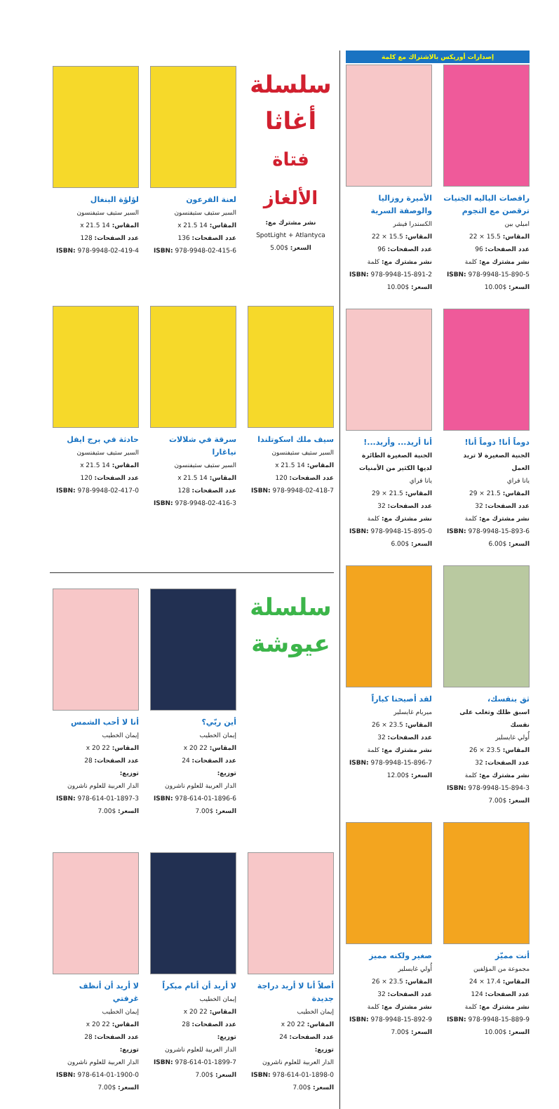إصدارات أوريكس بالاشتراك مع كلمة
راقصات الباليه الجنيات ترقصن مع النجوم
اميلي بين
المقاس: 15.5 × 22
عدد الصفحات: 96
نشر مشترك مع: كلمة
ISBN: 978-9948-15-890-5
السعر: $10.00
الأميرة روزاليا والوصفة السرية
الكسندرا فيشر
المقاس: 15.5 × 22
عدد الصفحات: 96
نشر مشترك مع: كلمة
ISBN: 978-9948-15-891-2
السعر: $10.00
دوماً أنا! دوماً أنا!
الجنية الصغيرة لا تريد العمل
يانا فراي
المقاس: 21.5 × 29
عدد الصفحات: 32
نشر مشترك مع: كلمة
ISBN: 978-9948-15-893-6
السعر: $6.00
أنا أريد... وأريد...!
الجنية الصغيرة الطائرة لديها الكثير من الأمنيات
يانا فراي
المقاس: 21.5 × 29
عدد الصفحات: 32
نشر مشترك مع: كلمة
ISBN: 978-9948-15-895-0
السعر: $6.00
ثق بنفسك،
اسبق ظلك وتغلب على نفسك
أُولي غايسلير
المقاس: 23.5 × 26
عدد الصفحات: 32
نشر مشترك مع: كلمة
ISBN: 978-9948-15-894-3
السعر: $7.00
لقد أصبحنا كباراً
ميريام غايسلير
المقاس: 23.5 × 26
عدد الصفحات: 32
نشر مشترك مع: كلمة
ISBN: 978-9948-15-896-7
السعر: $12.00
أنت مميّز
مجموعة من المؤلفين
المقاس: 17.4 × 24
عدد الصفحات: 124
نشر مشترك مع: كلمة
ISBN: 978-9948-15-889-9
السعر: $10.00
صغير ولكنه مميز
أُولي غايسلير
المقاس: 23.5 × 26
عدد الصفحات: 32
نشر مشترك مع: كلمة
ISBN: 978-9948-15-892-9
السعر: $7.00
سلسلة
أغاثا
فتاة الألغاز
نشر مشترك مع:
SpotLight + Atlantyca
السعر: $5.00
لعنة الفرعون
السير ستيف ستيفنسون
المقاس: 14 x 21.5
عدد الصفحات: 136
ISBN: 978-9948-02-415-6
لؤلؤة البنغال
السير ستيف ستيفنسون
المقاس: 14 x 21.5
عدد الصفحات: 128
ISBN: 978-9948-02-419-4
سيف ملك اسكوتلندا
السير ستيف ستيفنسون
المقاس: 14 x 21.5
عدد الصفحات: 120
ISBN: 978-9948-02-418-7
سرقة في شلالات نياغارا
السير ستيف ستيفنسون
المقاس: 14 x 21.5
عدد الصفحات: 128
ISBN: 978-9948-02-416-3
حادثة في برج ايفل
السير ستيف ستيفنسون
المقاس: 14 x 21.5
عدد الصفحات: 120
ISBN: 978-9948-02-417-0
سلسلة
عيوشة
أين ربّي؟
إيمان الخطيب
المقاس: 22 x 20
عدد الصفحات: 24
توزيع:
الدار العربية للعلوم ناشرون
ISBN: 978-614-01-1896-6
السعر: $7.00
أنا لا أحب الشمس
إيمان الخطيب
المقاس: 22 x 20
عدد الصفحات: 28
توزيع:
الدار العربية للعلوم ناشرون
ISBN: 978-614-01-1897-3
السعر: $7.00
أصلاً أنا لا أريد دراجة جديدة
إيمان الخطيب
المقاس: 22 x 20
عدد الصفحات: 24
توزيع:
الدار العربية للعلوم ناشرون
ISBN: 978-614-01-1898-0
السعر: $7.00
لا أريد أن أنام مبكراً
إيمان الخطيب
المقاس: 22 x 20
عدد الصفحات: 28
توزيع:
الدار العربية للعلوم ناشرون
ISBN: 978-614-01-1899-7
السعر: $7.00
لا أريد أن أنظف غرفتي
إيمان الخطيب
المقاس: 22 x 20
عدد الصفحات: 28
توزيع:
الدار العربية للعلوم ناشرون
ISBN: 978-614-01-1900-0
السعر: $7.00